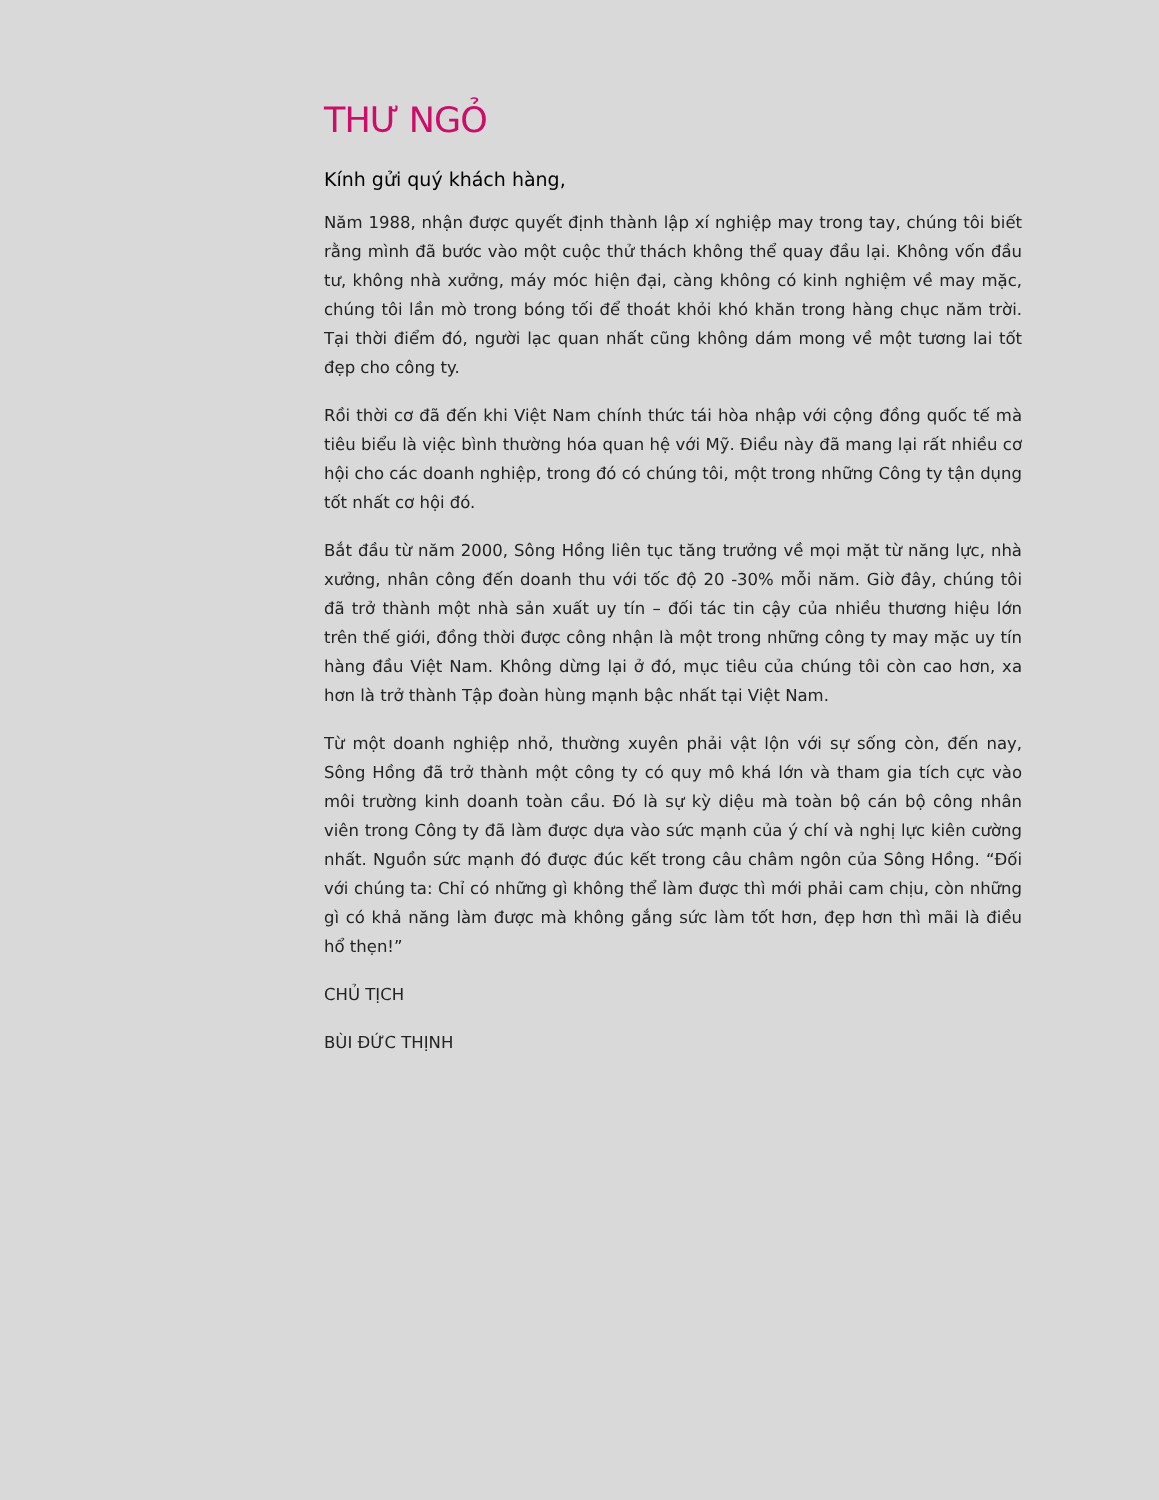THƯ NGỎ
Kính gửi quý khách hàng,
Năm 1988, nhận được quyết định thành lập xí nghiệp may trong tay, chúng tôi biết rằng mình đã bước vào một cuộc thử thách không thể quay đầu lại. Không vốn đầu tư, không nhà xưởng, máy móc hiện đại, càng không có kinh nghiệm về may mặc, chúng tôi lần mò trong bóng tối để thoát khỏi khó khăn trong hàng chục năm trời. Tại thời điểm đó, người lạc quan nhất cũng không dám mong về một tương lai tốt đẹp cho công ty.
Rồi thời cơ đã đến khi Việt Nam chính thức tái hòa nhập với cộng đồng quốc tế mà tiêu biểu là việc bình thường hóa quan hệ với Mỹ. Điều này đã mang lại rất nhiều cơ hội cho các doanh nghiệp, trong đó có chúng tôi, một trong những Công ty tận dụng tốt nhất cơ hội đó.
Bắt đầu từ năm 2000, Sông Hồng liên tục tăng trưởng về mọi mặt từ năng lực, nhà xưởng, nhân công đến doanh thu với tốc độ 20 -30% mỗi năm. Giờ đây, chúng tôi đã trở thành một nhà sản xuất uy tín – đối tác tin cậy của nhiều thương hiệu lớn trên thế giới, đồng thời được công nhận là một trong những công ty may mặc uy tín hàng đầu Việt Nam. Không dừng lại ở đó, mục tiêu của chúng tôi còn cao hơn, xa hơn là trở thành Tập đoàn hùng mạnh bậc nhất tại Việt Nam.
Từ một doanh nghiệp nhỏ, thường xuyên phải vật lộn với sự sống còn, đến nay, Sông Hồng đã trở thành một công ty có quy mô khá lớn và tham gia tích cực vào môi trường kinh doanh toàn cầu. Đó là sự kỳ diệu mà toàn bộ cán bộ công nhân viên trong Công ty đã làm được dựa vào sức mạnh của ý chí và nghị lực kiên cường nhất. Nguồn sức mạnh đó được đúc kết trong câu châm ngôn của Sông Hồng. “Đối với chúng ta: Chỉ có những gì không thể làm được thì mới phải cam chịu, còn những gì có khả năng làm được mà không gắng sức làm tốt hơn, đẹp hơn thì mãi là điều hổ thẹn!”
CHỦ TỊCH
BÙI ĐỨC THỊNH